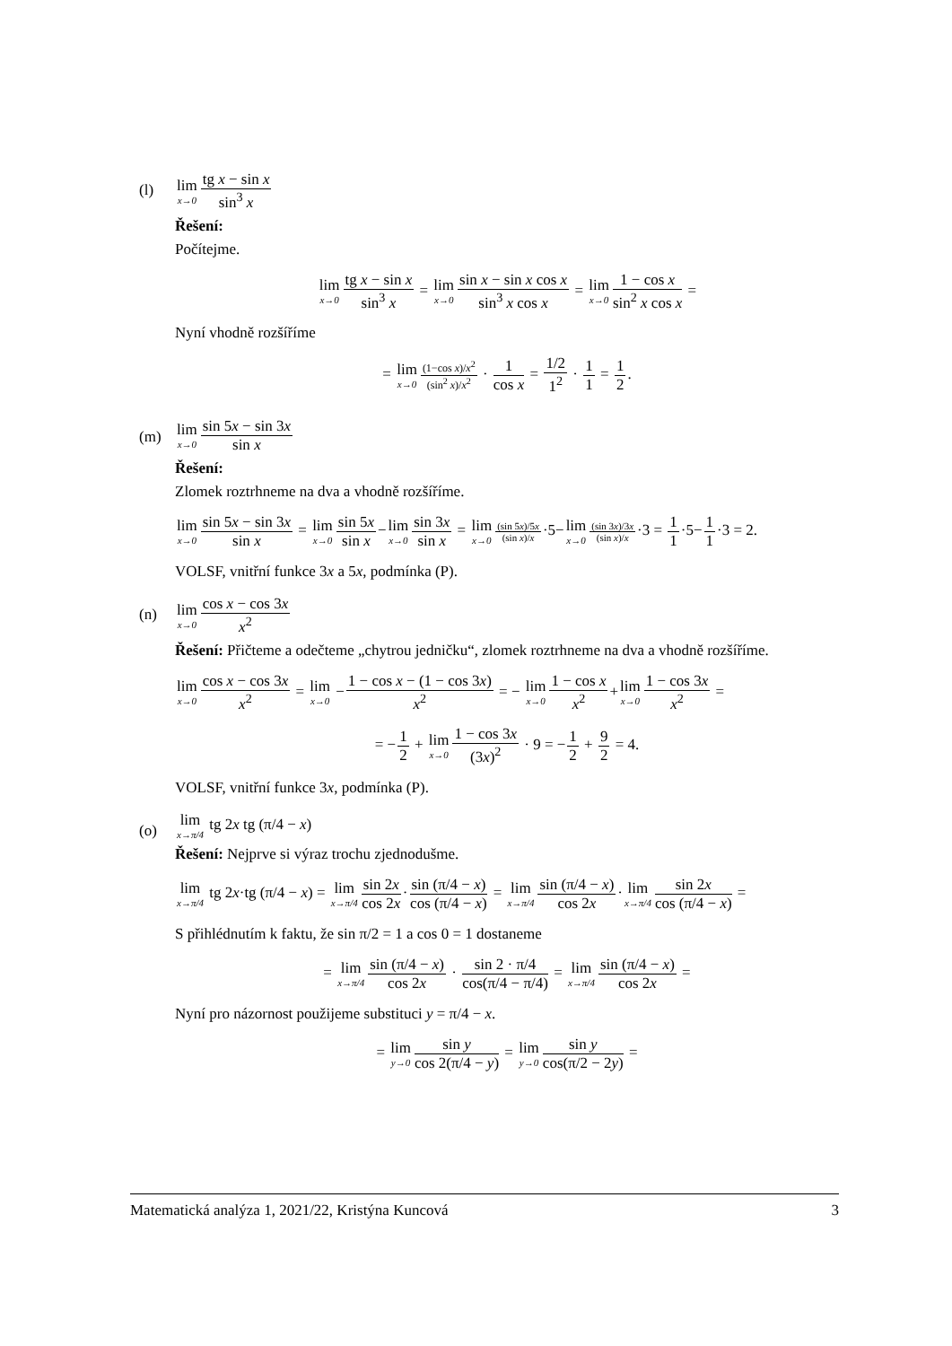(l)
lim x→0 tg x − sin x sin<sup>3</sup> x
Řešení:
Počítejme.
lim x→0 tg x − sin x sin<sup>3</sup> x = lim x→0 sin x − sin x cos x sin<sup>3</sup> x cos x = lim x→01 − cos x sin<sup>2</sup> x cos x =
Nyní vhodně rozšíříme
= lim x→0(1−cos x)/x<sup>2</sup> (sin<sup>2</sup> x)/x<sup>2</sup> · 1 cos x = 1/2 1<sup>2</sup> · 1 1 = 1 2.
(m)
lim x→0 sin 5x − sin 3x sin x
Řešení:
Zlomek roztrhneme na dva a vhodně rozšíříme.
lim x→0 sin 5x − sin 3x sin x = lim x→0 sin 5x sin x−lim x→0 sin 3x sin x = lim x→0(sin 5x)/5x (sin x)/x·5−lim x→0(sin 3x)/3x (sin x)/x·3 = 1 1·5−1 1·3 = 2.
VOLSF, vnitřní funkce 3x a 5x, podmínka (P).
(n)
lim x→0 cos x − cos 3x x<sup>2</sup>
Řešení: Přičteme a odečteme „chytrou jedničku“, zlomek roztrhneme na dva a vhodně rozšíříme.
lim x→0 cos x − cos 3x x<sup>2</sup> = lim x→0 −1 − cos x − (1 − cos 3x) x<sup>2</sup> = − lim x→01 − cos x x<sup>2</sup>+lim x→01 − cos 3x x<sup>2</sup> =
= −1 2 + lim x→01 − cos 3x (3x)<sup>2</sup> · 9 = −1 2 + 9 2 = 4.
VOLSF, vnitřní funkce 3x, podmínka (P).
(o)
lim x→π/4 tg 2x tg (π/4 − x)
Řešení: Nejprve si výraz trochu zjednodušme.
lim x→π/4 tg 2x·tg (π/4 − x) = lim x→π/4 sin 2x cos 2x·sin (π/4 − x) cos (π/4 − x) = lim x→π/4 sin (π/4 − x) cos 2x·lim x→π/4 sin 2x cos (π/4 − x) =
S přihlédnutím k faktu, že sin π/2 = 1 a cos 0 = 1 dostaneme
= lim x→π/4 sin (π/4 − x) cos 2x · sin 2 · π/4 cos(π/4 − π/4) = lim x→π/4 sin (π/4 − x) cos 2x =
Nyní pro názornost použijeme substituci y = π/4 − x.
= lim y→0 sin y cos 2(π/4 − y) = lim y→0 sin y cos(π/2 − 2y) =
Matematická analýza 1, 2021/22, Kristýna Kuncová 3